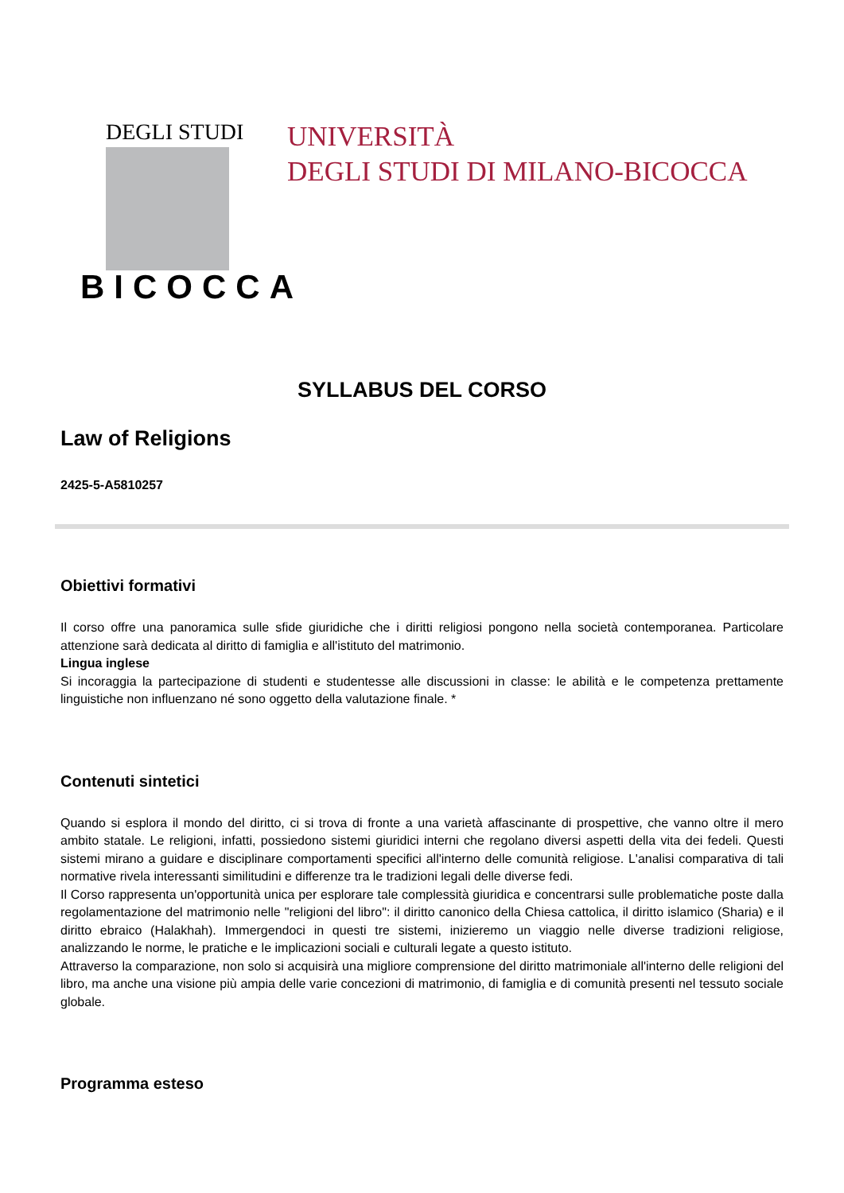DEGLI STUDI
BICOCCA
UNIVERSITÀ
DEGLI STUDI DI MILANO-BICOCCA
SYLLABUS DEL CORSO
Law of Religions
2425-5-A5810257
Obiettivi formativi
Il corso offre una panoramica sulle sfide giuridiche che i diritti religiosi pongono nella società contemporanea. Particolare attenzione sarà dedicata al diritto di famiglia e all'istituto del matrimonio.
Lingua inglese
Si incoraggia la partecipazione di studenti e studentesse alle discussioni in classe: le abilità e le competenza prettamente linguistiche non influenzano né sono oggetto della valutazione finale. *
Contenuti sintetici
Quando si esplora il mondo del diritto, ci si trova di fronte a una varietà affascinante di prospettive, che vanno oltre il mero ambito statale. Le religioni, infatti, possiedono sistemi giuridici interni che regolano diversi aspetti della vita dei fedeli. Questi sistemi mirano a guidare e disciplinare comportamenti specifici all'interno delle comunità religiose. L'analisi comparativa di tali normative rivela interessanti similitudini e differenze tra le tradizioni legali delle diverse fedi.
Il Corso rappresenta un'opportunità unica per esplorare tale complessità giuridica e concentrarsi sulle problematiche poste dalla regolamentazione del matrimonio nelle "religioni del libro": il diritto canonico della Chiesa cattolica, il diritto islamico (Sharia) e il diritto ebraico (Halakhah). Immergendoci in questi tre sistemi, inizieremo un viaggio nelle diverse tradizioni religiose, analizzando le norme, le pratiche e le implicazioni sociali e culturali legate a questo istituto.
Attraverso la comparazione, non solo si acquisirà una migliore comprensione del diritto matrimoniale all'interno delle religioni del libro, ma anche una visione più ampia delle varie concezioni di matrimonio, di famiglia e di comunità presenti nel tessuto sociale globale.
Programma esteso